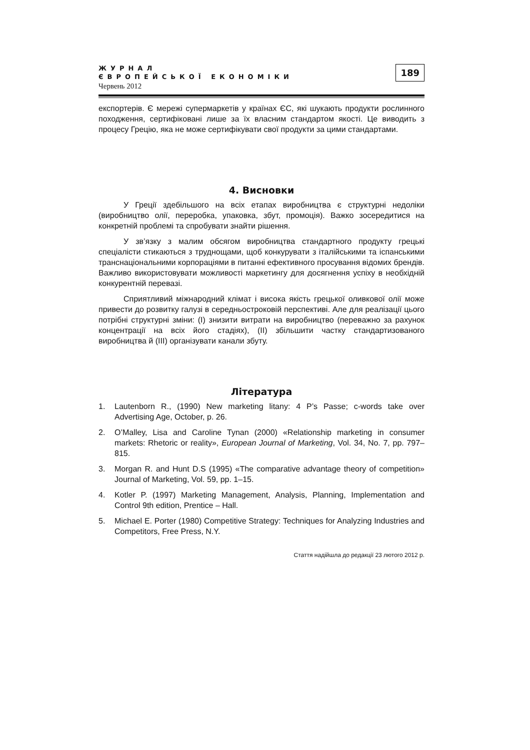ЖУРНАЛ
ЄВРОПЕЙСЬКОЇ ЕКОНОМІКИ
Червень 2012
189
експортерів. Є мережі супермаркетів у країнах ЄС, які шукають продукти рослинного походження, сертифіковані лише за їх власним стандартом якості. Це виводить з процесу Грецію, яка не може сертифікувати свої продукти за цими стандартами.
4. Висновки
У Греції здебільшого на всіх етапах виробництва є структурні недоліки (виробництво олії, переробка, упаковка, збут, промоція). Важко зосередитися на конкретній проблемі та спробувати знайти рішення.
У зв’язку з малим обсягом виробництва стандартного продукту грецькі спеціалісти стикаються з труднощами, щоб конкурувати з італійськими та іспанськими транснаціональними корпораціями в питанні ефективного просування відомих брендів. Важливо використовувати можливості маркетингу для досягнення успіху в необхідній конкурентній перевазі.
Сприятливий міжнародний клімат і висока якість грецької оливкової олії може привести до розвитку галузі в середньостроковій перспективі. Але для реалізації цього потрібні структурні зміни: (I) знизити витрати на виробництво (переважно за рахунок концентрації на всіх його стадіях), (II) збільшити частку стандартизованого виробництва й (III) організувати канали збуту.
Література
1. Lautenborn R., (1990) New marketing litany: 4 P’s Passe; c-words take over Advertising Age, October, p. 26.
2. O’Malley, Lisa and Caroline Tynan (2000) «Relationship marketing in consumer markets: Rhetoric or reality», European Journal of Marketing, Vol. 34, No. 7, pp. 797–815.
3. Morgan R. and Hunt D.S (1995) «The comparative advantage theory of competition» Journal of Marketing, Vol. 59, pp. 1–15.
4. Kotler P. (1997) Marketing Management, Analysis, Planning, Implementation and Control 9th edition, Prentice – Hall.
5. Michael E. Porter (1980) Competitive Strategy: Techniques for Analyzing Industries and Competitors, Free Press, N.Y.
Стаття надійшла до редакції 23 лютого 2012 р.